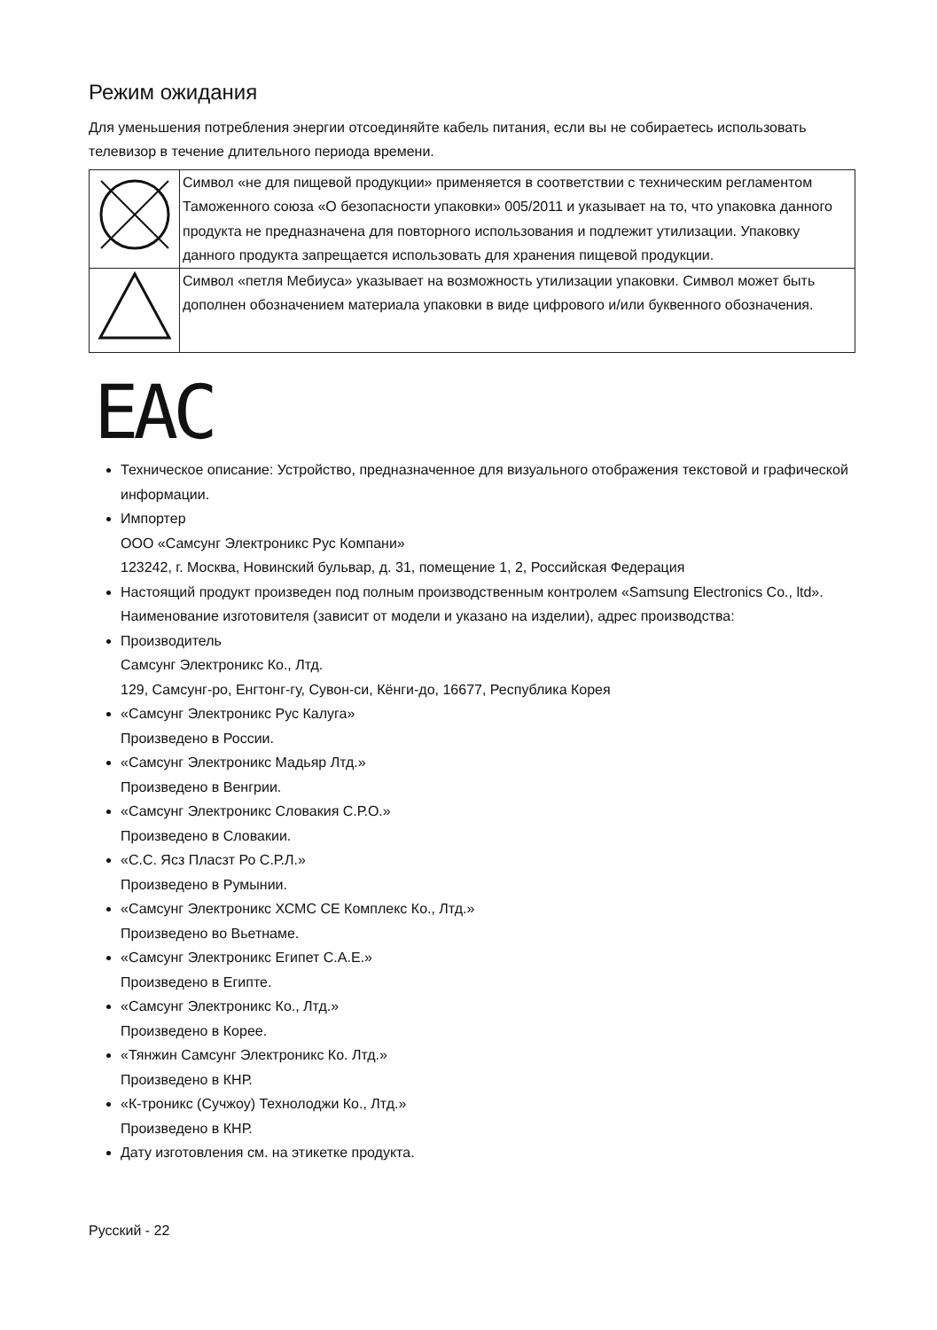Режим ожидания
Для уменьшения потребления энергии отсоединяйте кабель питания, если вы не собираетесь использовать телевизор в течение длительного периода времени.
| | Символ «не для пищевой продукции» применяется в соответствии с техническим регламентом Таможенного союза «О безопасности упаковки» 005/2011 и указывает на то, что упаковка данного продукта не предназначена для повторного использования и подлежит утилизации. Упаковку данного продукта запрещается использовать для хранения пищевой продукции. |
| | Символ «петля Мебиуса» указывает на возможность утилизации упаковки. Символ может быть дополнен обозначением материала упаковки в виде цифрового и/или буквенного обозначения. |
EAC
Техническое описание: Устройство, предназначенное для визуального отображения текстовой и графической информации.
Импортер
ООО «Самсунг Электроникс Рус Компани»
123242, г. Москва, Новинский бульвар, д. 31, помещение 1, 2, Российская Федерация
Настоящий продукт произведен под полным производственным контролем «Samsung Electronics Co., ltd». Наименование изготовителя (зависит от модели и указано на изделии), адрес производства:
Производитель
Самсунг Электроникс Ко., Лтд.
129, Самсунг-ро, Енгтонг-гу, Сувон-си, Кёнги-до, 16677, Республика Корея
«Самсунг Электроникс Рус Калуга»
Произведено в России.
«Самсунг Электроникс Мадьяр Лтд.»
Произведено в Венгрии.
«Самсунг Электроникс Словакия С.Р.О.»
Произведено в Словакии.
«С.С. Ясз Пласзт Ро С.Р.Л.»
Произведено в Румынии.
«Самсунг Электроникс ХСМС СЕ Комплекс Ко., Лтд.»
Произведено во Вьетнаме.
«Самсунг Электроникс Египет С.А.Е.»
Произведено в Египте.
«Самсунг Электроникс Ко., Лтд.»
Произведено в Корее.
«Тянжин Самсунг Электроникс Ко. Лтд.»
Произведено в КНР.
«К-троникс (Сучжоу) Технолоджи Ко., Лтд.»
Произведено в КНР.
Дату изготовления см. на этикетке продукта.
Русский - 22